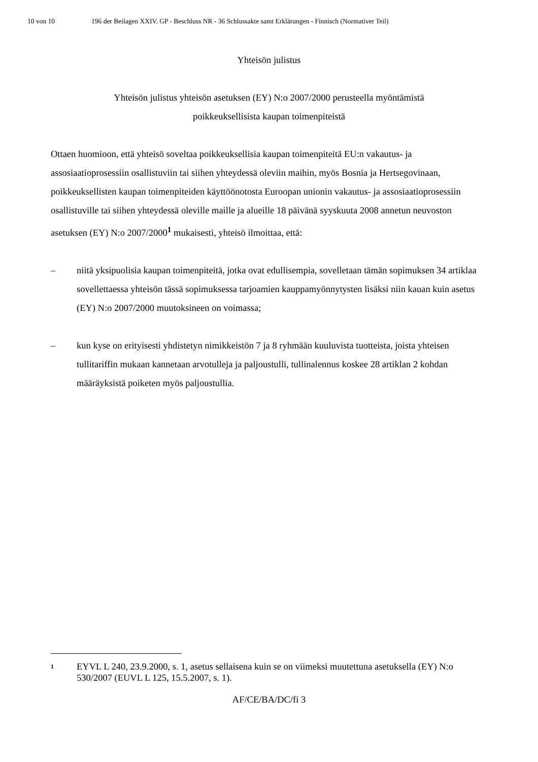10 von 10 196 der Beilagen XXIV. GP - Beschluss NR - 36 Schlussakte samt Erklärungen - Finnisch (Normativer Teil)
Yhteisön julistus
Yhteisön julistus yhteisön asetuksen (EY) N:o 2007/2000 perusteella myöntämistä
poikkeuksellisista kaupan toimenpiteistä
Ottaen huomioon, että yhteisö soveltaa poikkeuksellisia kaupan toimenpiteitä EU:n vakautus- ja assosiaatioprosessiin osallistuviin tai siihen yhteydessä oleviin maihin, myös Bosnia ja Hertsegovinaan, poikkeuksellisten kaupan toimenpiteiden käyttöönotosta Euroopan unionin vakautus- ja assosiaatioprosessiin osallistuville tai siihen yhteydessä oleville maille ja alueille 18 päivänä syyskuuta 2008 annetun neuvoston asetuksen (EY) N:o 2007/2000<sup>1</sup> mukaisesti, yhteisö ilmoittaa, että:
– niitä yksipuolisia kaupan toimenpiteitä, jotka ovat edullisempia, sovelletaan tämän sopimuksen 34 artiklaa sovellettaessa yhteisön tässä sopimuksessa tarjoamien kauppamyönnytysten lisäksi niin kauan kuin asetus (EY) N:o 2007/2000 muutoksineen on voimassa;
– kun kyse on erityisesti yhdistetyn nimikkeistön 7 ja 8 ryhmään kuuluvista tuotteista, joista yhteisen tullitariffin mukaan kannetaan arvotulleja ja paljoustulli, tullinalennus koskee 28 artiklan 2 kohdan määräyksistä poiketen myös paljoustullia.
1 EYVL L 240, 23.9.2000, s. 1, asetus sellaisena kuin se on viimeksi muutettuna asetuksella (EY) N:o 530/2007 (EUVL L 125, 15.5.2007, s. 1).
AF/CE/BA/DC/fi 3